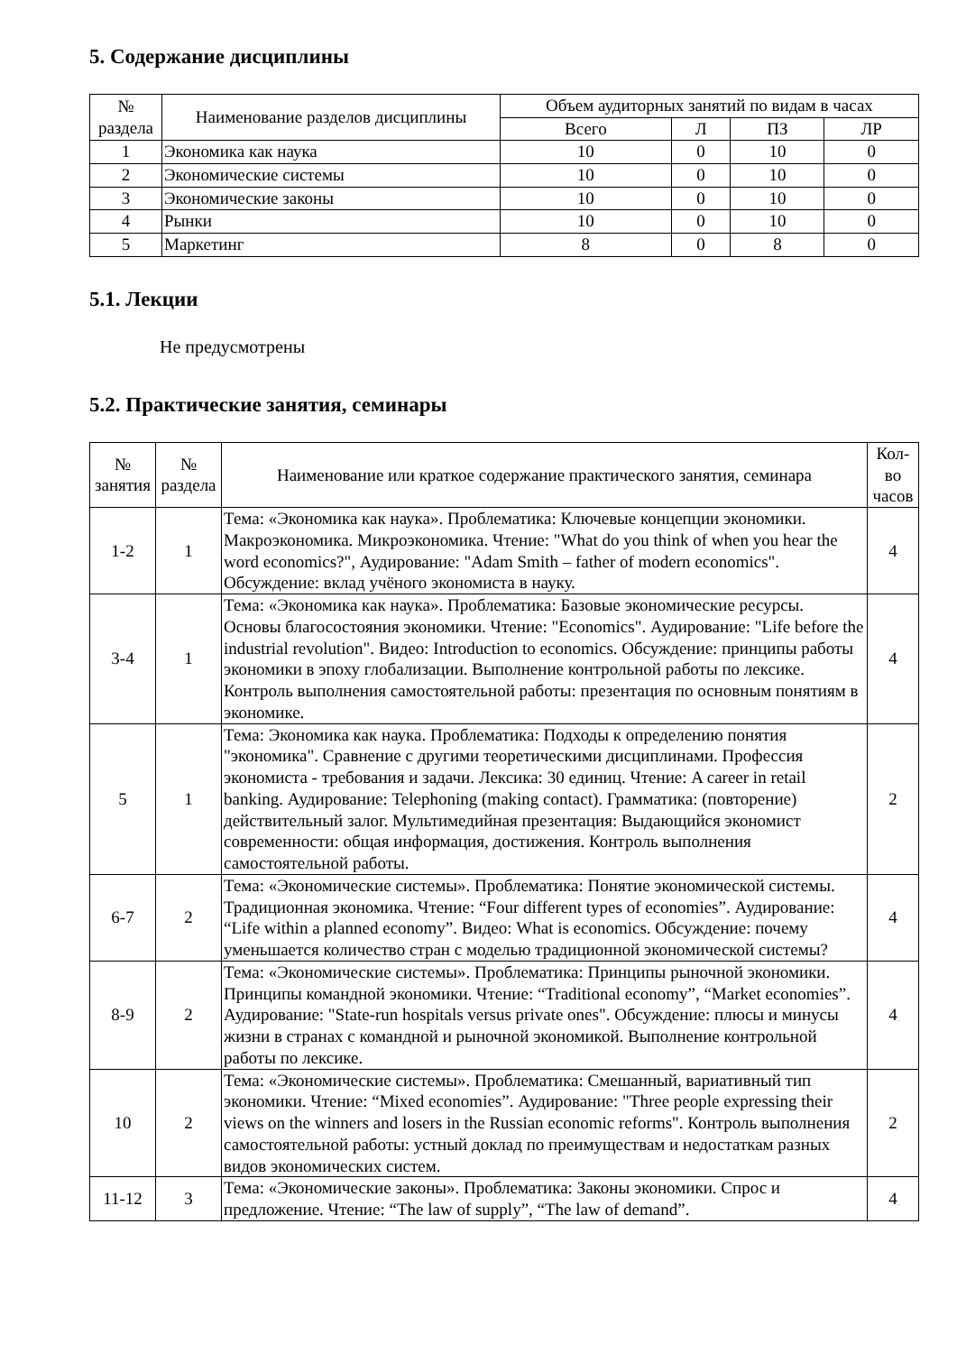5. Содержание дисциплины
| № раздела | Наименование разделов дисциплины | Объем аудиторных занятий по видам в часах | | | |
| --- | --- | --- | --- | --- | --- |
| | | Всего | Л | ПЗ | ЛР |
| 1 | Экономика как наука | 10 | 0 | 10 | 0 |
| 2 | Экономические системы | 10 | 0 | 10 | 0 |
| 3 | Экономические законы | 10 | 0 | 10 | 0 |
| 4 | Рынки | 10 | 0 | 10 | 0 |
| 5 | Маркетинг | 8 | 0 | 8 | 0 |
5.1. Лекции
Не предусмотрены
5.2. Практические занятия, семинары
| № занятия | № раздела | Наименование или краткое содержание практического занятия, семинара | Кол- во часов |
| --- | --- | --- | --- |
| 1-2 | 1 | Тема: «Экономика как наука». Проблематика: Ключевые концепции экономики. Макроэкономика. Микроэкономика. Чтение: "What do you think of when you hear the word economics?", Аудирование: "Adam Smith – father of modern economics". Обсуждение: вклад учёного экономиста в науку. | 4 |
| 3-4 | 1 | Тема: «Экономика как наука». Проблематика: Базовые экономические ресурсы. Основы благосостояния экономики. Чтение: "Economics". Аудирование: "Life before the industrial revolution". Видео: Introduction to economics. Обсуждение: принципы работы экономики в эпоху глобализации. Выполнение контрольной работы по лексике. Контроль выполнения самостоятельной работы: презентация по основным понятиям в экономике. | 4 |
| 5 | 1 | Тема: Экономика как наука. Проблематика: Подходы к определению понятия "экономика". Сравнение с другими теоретическими дисциплинами. Профессия экономиста - требования и задачи. Лексика: 30 единиц. Чтение: A career in retail banking. Аудирование: Telephoning (making contact). Грамматика: (повторение) действительный залог. Мультимедийная презентация: Выдающийся экономист современности: общая информация, достижения. Контроль выполнения самостоятельной работы. | 2 |
| 6-7 | 2 | Тема: «Экономические системы». Проблематика: Понятие экономической системы. Традиционная экономика. Чтение: “Four different types of economies”. Аудирование: “Life within a planned economy”. Видео: What is economics. Обсуждение: почему уменьшается количество стран с моделью традиционной экономической системы? | 4 |
| 8-9 | 2 | Тема: «Экономические системы». Проблематика: Принципы рыночной экономики. Принципы командной экономики. Чтение: “Traditional economy”, “Market economies”. Аудирование: "State-run hospitals versus private ones". Обсуждение: плюсы и минусы жизни в странах с командной и рыночной экономикой. Выполнение контрольной работы по лексике. | 4 |
| 10 | 2 | Тема: «Экономические системы». Проблематика: Смешанный, вариативный тип экономики. Чтение: “Mixed economies”. Аудирование: "Three people expressing their views on the winners and losers in the Russian economic reforms". Контроль выполнения самостоятельной работы: устный доклад по преимуществам и недостаткам разных видов экономических систем. | 2 |
| 11-12 | 3 | Тема: «Экономические законы». Проблематика: Законы экономики. Спрос и предложение. Чтение: “The law of supply”, “The law of demand”. | 4 |